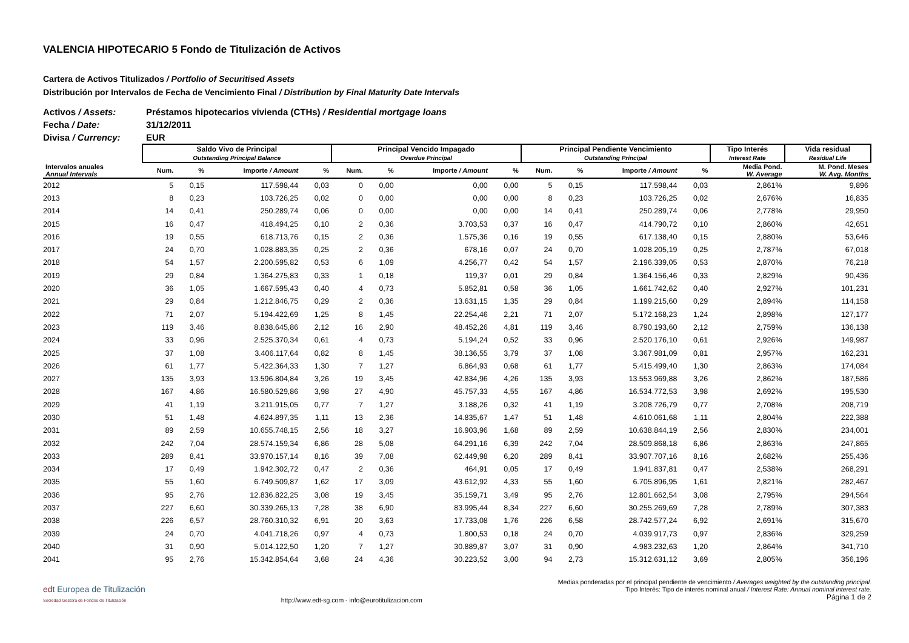VALENCIA HIPOTECARIO 5 Fondo de Titulización de Activos
Cartera de Activos Titulizados / Portfolio of Securitised Assets
Distribución por Intervalos de Fecha de Vencimiento Final / Distribution by Final Maturity Date Intervals
Activos / Assets: Préstamos hipotecarios vivienda (CTHs) / Residential mortgage loans
Fecha / Date: 31/12/2011
Divisa / Currency: EUR
| | Saldo Vivo de Principal Outstanding Principal Balance | | | | Principal Vencido Impagado Overdue Principal | | | | Principal Pendiente Vencimiento Outstanding Principal | | | | Tipo Interés Interest Rate | Vida residual Residual Life |
| --- | --- | --- | --- | --- | --- | --- | --- | --- | --- | --- | --- | --- | --- | --- |
| Intervalos anuales Annual Intervals | Num. | % | Importe / Amount | % | Num. | % | Importe / Amount | % | Num. | % | Importe / Amount | % | Media Pond. W. Average | M. Pond. Meses W. Avg. Months |
| 2012 | 5 | 0,15 | 117.598,44 | 0,03 | 0 | 0,00 | 0,00 | 0,00 | 5 | 0,15 | 117.598,44 | 0,03 | 2,861% | 9,896 |
| 2013 | 8 | 0,23 | 103.726,25 | 0,02 | 0 | 0,00 | 0,00 | 0,00 | 8 | 0,23 | 103.726,25 | 0,02 | 2,676% | 16,835 |
| 2014 | 14 | 0,41 | 250.289,74 | 0,06 | 0 | 0,00 | 0,00 | 0,00 | 14 | 0,41 | 250.289,74 | 0,06 | 2,778% | 29,950 |
| 2015 | 16 | 0,47 | 418.494,25 | 0,10 | 2 | 0,36 | 3.703,53 | 0,37 | 16 | 0,47 | 414.790,72 | 0,10 | 2,860% | 42,651 |
| 2016 | 19 | 0,55 | 618.713,76 | 0,15 | 2 | 0,36 | 1.575,36 | 0,16 | 19 | 0,55 | 617.138,40 | 0,15 | 2,880% | 53,646 |
| 2017 | 24 | 0,70 | 1.028.883,35 | 0,25 | 2 | 0,36 | 678,16 | 0,07 | 24 | 0,70 | 1.028.205,19 | 0,25 | 2,787% | 67,018 |
| 2018 | 54 | 1,57 | 2.200.595,82 | 0,53 | 6 | 1,09 | 4.256,77 | 0,42 | 54 | 1,57 | 2.196.339,05 | 0,53 | 2,870% | 76,218 |
| 2019 | 29 | 0,84 | 1.364.275,83 | 0,33 | 1 | 0,18 | 119,37 | 0,01 | 29 | 0,84 | 1.364.156,46 | 0,33 | 2,829% | 90,436 |
| 2020 | 36 | 1,05 | 1.667.595,43 | 0,40 | 4 | 0,73 | 5.852,81 | 0,58 | 36 | 1,05 | 1.661.742,62 | 0,40 | 2,927% | 101,231 |
| 2021 | 29 | 0,84 | 1.212.846,75 | 0,29 | 2 | 0,36 | 13.631,15 | 1,35 | 29 | 0,84 | 1.199.215,60 | 0,29 | 2,894% | 114,158 |
| 2022 | 71 | 2,07 | 5.194.422,69 | 1,25 | 8 | 1,45 | 22.254,46 | 2,21 | 71 | 2,07 | 5.172.168,23 | 1,24 | 2,898% | 127,177 |
| 2023 | 119 | 3,46 | 8.838.645,86 | 2,12 | 16 | 2,90 | 48.452,26 | 4,81 | 119 | 3,46 | 8.790.193,60 | 2,12 | 2,759% | 136,138 |
| 2024 | 33 | 0,96 | 2.525.370,34 | 0,61 | 4 | 0,73 | 5.194,24 | 0,52 | 33 | 0,96 | 2.520.176,10 | 0,61 | 2,926% | 149,987 |
| 2025 | 37 | 1,08 | 3.406.117,64 | 0,82 | 8 | 1,45 | 38.136,55 | 3,79 | 37 | 1,08 | 3.367.981,09 | 0,81 | 2,957% | 162,231 |
| 2026 | 61 | 1,77 | 5.422.364,33 | 1,30 | 7 | 1,27 | 6.864,93 | 0,68 | 61 | 1,77 | 5.415.499,40 | 1,30 | 2,863% | 174,084 |
| 2027 | 135 | 3,93 | 13.596.804,84 | 3,26 | 19 | 3,45 | 42.834,96 | 4,26 | 135 | 3,93 | 13.553.969,88 | 3,26 | 2,862% | 187,586 |
| 2028 | 167 | 4,86 | 16.580.529,86 | 3,98 | 27 | 4,90 | 45.757,33 | 4,55 | 167 | 4,86 | 16.534.772,53 | 3,98 | 2,692% | 195,530 |
| 2029 | 41 | 1,19 | 3.211.915,05 | 0,77 | 7 | 1,27 | 3.188,26 | 0,32 | 41 | 1,19 | 3.208.726,79 | 0,77 | 2,708% | 208,719 |
| 2030 | 51 | 1,48 | 4.624.897,35 | 1,11 | 13 | 2,36 | 14.835,67 | 1,47 | 51 | 1,48 | 4.610.061,68 | 1,11 | 2,804% | 222,388 |
| 2031 | 89 | 2,59 | 10.655.748,15 | 2,56 | 18 | 3,27 | 16.903,96 | 1,68 | 89 | 2,59 | 10.638.844,19 | 2,56 | 2,830% | 234,001 |
| 2032 | 242 | 7,04 | 28.574.159,34 | 6,86 | 28 | 5,08 | 64.291,16 | 6,39 | 242 | 7,04 | 28.509.868,18 | 6,86 | 2,863% | 247,865 |
| 2033 | 289 | 8,41 | 33.970.157,14 | 8,16 | 39 | 7,08 | 62.449,98 | 6,20 | 289 | 8,41 | 33.907.707,16 | 8,16 | 2,682% | 255,436 |
| 2034 | 17 | 0,49 | 1.942.302,72 | 0,47 | 2 | 0,36 | 464,91 | 0,05 | 17 | 0,49 | 1.941.837,81 | 0,47 | 2,538% | 268,291 |
| 2035 | 55 | 1,60 | 6.749.509,87 | 1,62 | 17 | 3,09 | 43.612,92 | 4,33 | 55 | 1,60 | 6.705.896,95 | 1,61 | 2,821% | 282,467 |
| 2036 | 95 | 2,76 | 12.836.822,25 | 3,08 | 19 | 3,45 | 35.159,71 | 3,49 | 95 | 2,76 | 12.801.662,54 | 3,08 | 2,795% | 294,564 |
| 2037 | 227 | 6,60 | 30.339.265,13 | 7,28 | 38 | 6,90 | 83.995,44 | 8,34 | 227 | 6,60 | 30.255.269,69 | 7,28 | 2,789% | 307,383 |
| 2038 | 226 | 6,57 | 28.760.310,32 | 6,91 | 20 | 3,63 | 17.733,08 | 1,76 | 226 | 6,58 | 28.742.577,24 | 6,92 | 2,691% | 315,670 |
| 2039 | 24 | 0,70 | 4.041.718,26 | 0,97 | 4 | 0,73 | 1.800,53 | 0,18 | 24 | 0,70 | 4.039.917,73 | 0,97 | 2,836% | 329,259 |
| 2040 | 31 | 0,90 | 5.014.122,50 | 1,20 | 7 | 1,27 | 30.889,87 | 3,07 | 31 | 0,90 | 4.983.232,63 | 1,20 | 2,864% | 341,710 |
| 2041 | 95 | 2,76 | 15.342.854,64 | 3,68 | 24 | 4,36 | 30.223,52 | 3,00 | 94 | 2,73 | 15.312.631,12 | 3,69 | 2,805% | 356,196 |
edt Europea de Titulización
Sociedad Gestora de Fondos de Titulización
http://www.edt-sg.com - info@eurotitulizacion.com
Medias ponderadas por el principal pendiente de vencimiento / Averages weighted by the outstanding principal.
Tipo Interés: Tipo de interés nominal anual / Interest Rate: Annual nominal interest rate.
Página 1 de 2